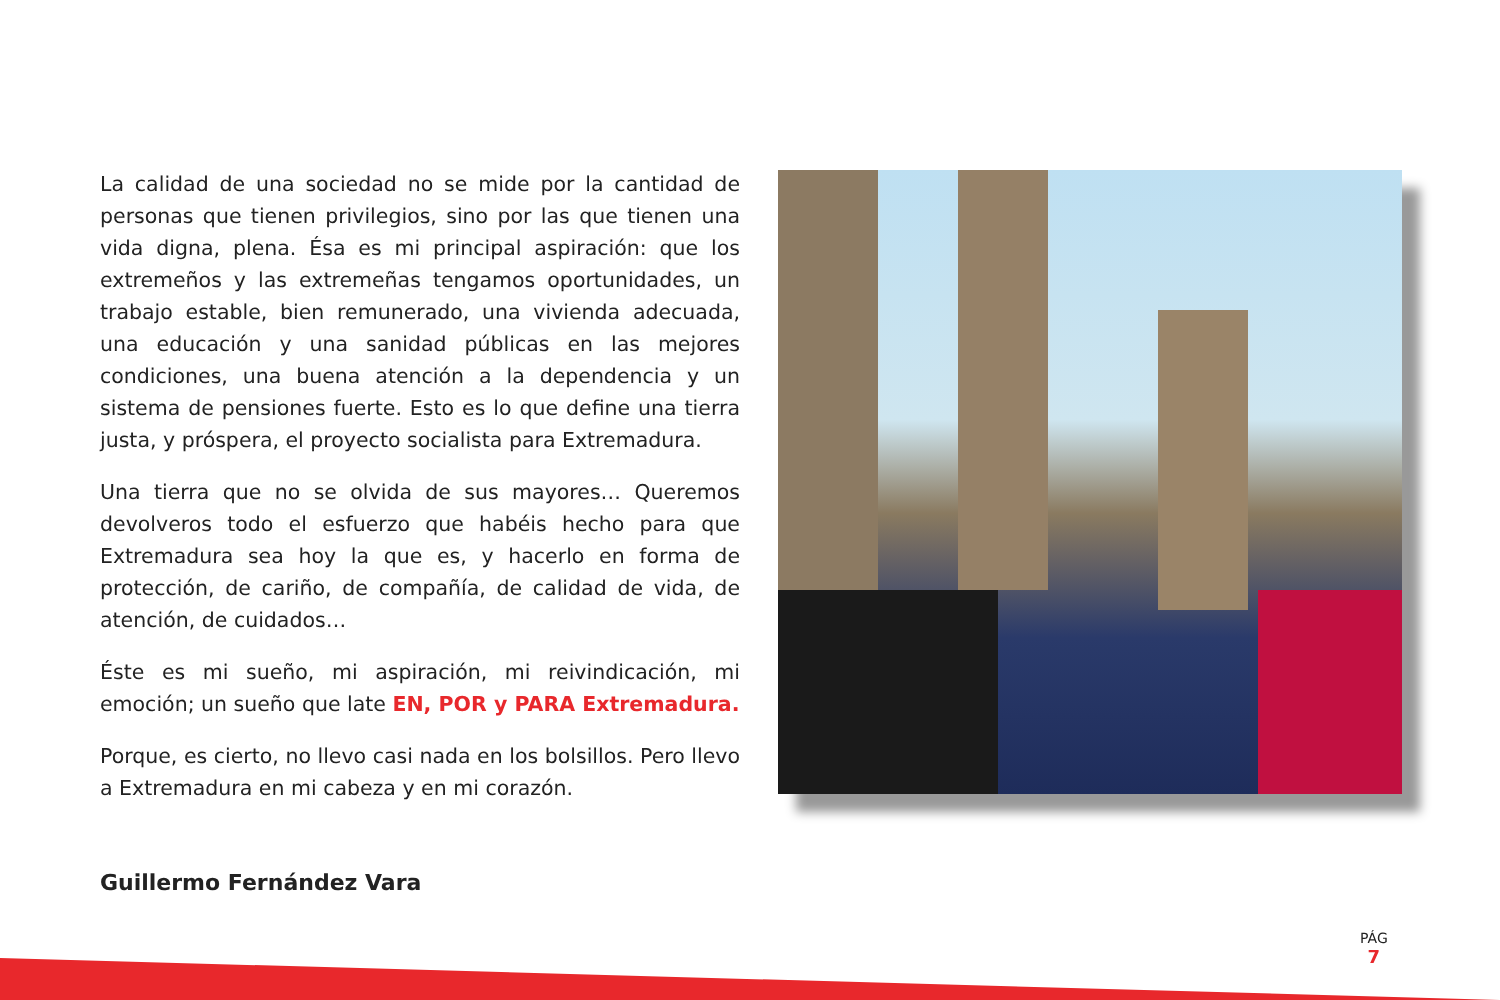La calidad de una sociedad no se mide por la cantidad de personas que tienen privilegios, sino por las que tienen una vida digna, plena. Ésa es mi principal aspiración: que los extremeños y las extremeñas tengamos oportunidades, un trabajo estable, bien remunerado, una vivienda adecuada, una educación y una sanidad públicas en las mejores condiciones, una buena atención a la dependencia y un sistema de pensiones fuerte. Esto es lo que define una tierra justa, y próspera, el proyecto socialista para Extremadura.
Una tierra que no se olvida de sus mayores… Queremos devolveros todo el esfuerzo que habéis hecho para que Extremadura sea hoy la que es, y hacerlo en forma de protección, de cariño, de compañía, de calidad de vida, de atención, de cuidados…
Éste es mi sueño, mi aspiración, mi reivindicación, mi emoción; un sueño que late EN, POR y PARA Extremadura.
Porque, es cierto, no llevo casi nada en los bolsillos. Pero llevo a Extremadura en mi cabeza y en mi corazón.
Guillermo Fernández Vara
PÁG
7